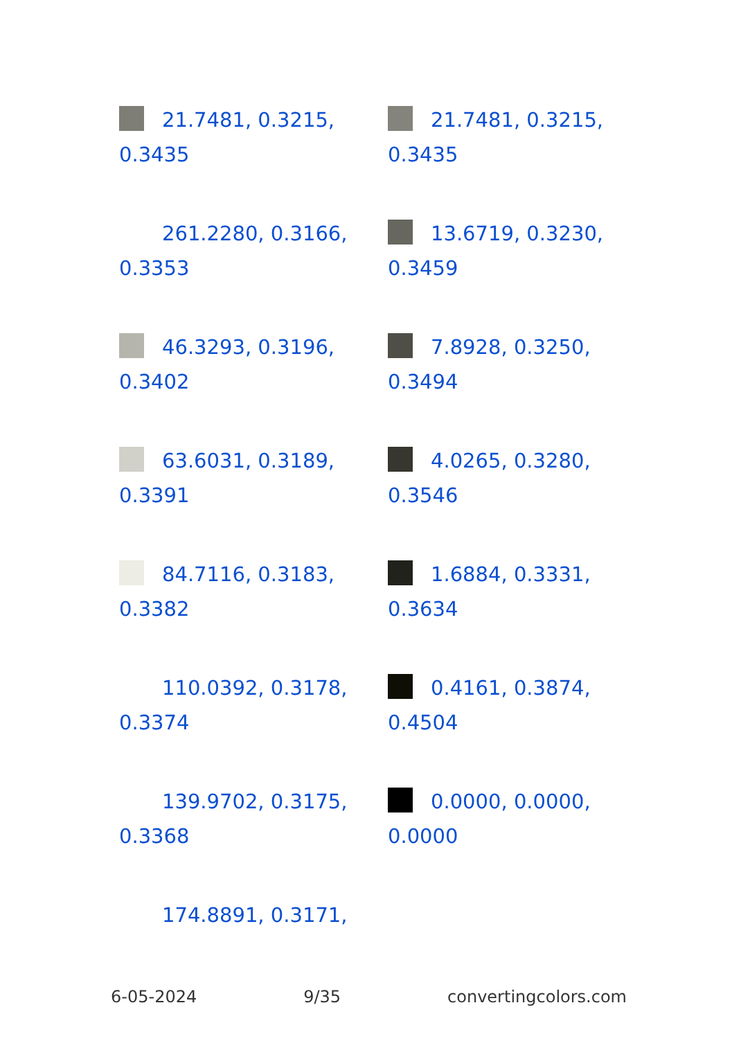21.7481, 0.3215,
0.3435
21.7481, 0.3215,
0.3435
261.2280, 0.3166,
0.3353
13.6719, 0.3230,
0.3459
46.3293, 0.3196,
0.3402
7.8928, 0.3250,
0.3494
63.6031, 0.3189,
0.3391
4.0265, 0.3280,
0.3546
84.7116, 0.3183,
0.3382
1.6884, 0.3331,
0.3634
110.0392, 0.3178,
0.3374
0.4161, 0.3874,
0.4504
139.9702, 0.3175,
0.3368
0.0000, 0.0000,
0.0000
174.8891, 0.3171,
6-05-2024 9/35 convertingcolors.com